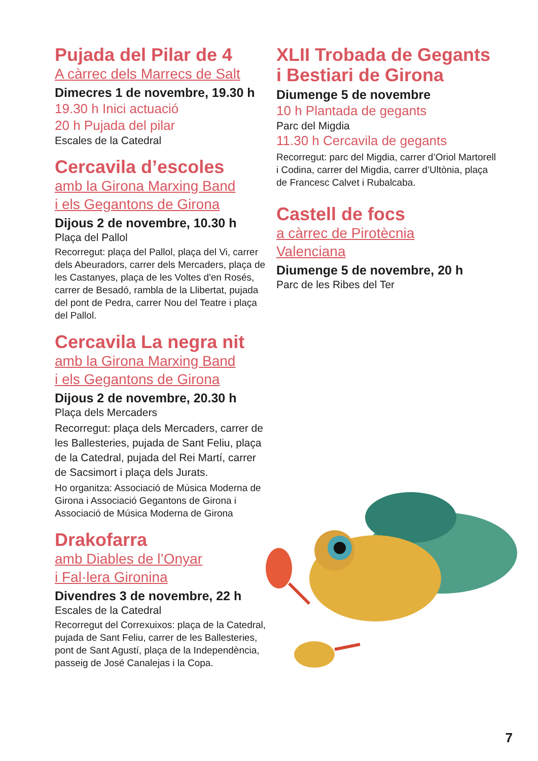Pujada del Pilar de 4
A càrrec dels Marrecs de Salt
Dimecres 1 de novembre, 19.30 h
19.30 h Inici actuació
20 h Pujada del pilar
Escales de la Catedral
Cercavila d’escoles
amb la Girona Marxing Band
i els Gegantons de Girona
Dijous 2 de novembre, 10.30 h
Plaça del Pallol
Recorregut: plaça del Pallol, plaça del Vi, carrer dels Abeuradors, carrer dels Mercaders, plaça de les Castanyes, plaça de les Voltes d'en Rosés, carrer de Besadó, rambla de la Llibertat, pujada del pont de Pedra, carrer Nou del Teatre i plaça del Pallol.
Cercavila La negra nit
amb la Girona Marxing Band
i els Gegantons de Girona
Dijous 2 de novembre, 20.30 h
Plaça dels Mercaders
Recorregut: plaça dels Mercaders, carrer de les Ballesteries, pujada de Sant Feliu, plaça de la Catedral, pujada del Rei Martí, carrer de Sacsimort i plaça dels Jurats.
Ho organitza: Associació de Música Moderna de Girona i Associació Gegantons de Girona i Associació de Música Moderna de Girona
Drakofarra
amb Diables de l’Onyar
i Fal·lera Gironina
Divendres 3 de novembre, 22 h
Escales de la Catedral
Recorregut del Correxuixos: plaça de la Catedral, pujada de Sant Feliu, carrer de les Ballesteries, pont de Sant Agustí, plaça de la Independència, passeig de José Canalejas i la Copa.
XLII Trobada de Gegants i Bestiari de Girona
Diumenge 5 de novembre
10 h Plantada de gegants
Parc del Migdia
11.30 h Cercavila de gegants
Recorregut: parc del Migdia, carrer d’Oriol Martorell i Codina, carrer del Migdia, carrer d’Ultònia, plaça de Francesc Calvet i Rubalcaba.
Castell de focs
a càrrec de Pirotècnia
Valenciana
Diumenge 5 de novembre, 20 h
Parc de les Ribes del Ter
7